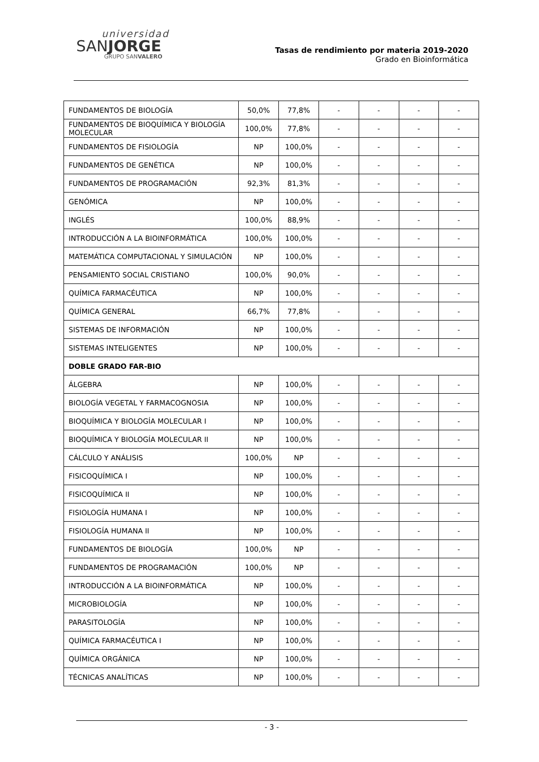universidad
SANJORGE
GRUPO SANVALERO
Tasas de rendimiento por materia 2019-2020
Grado en Bioinformática
| FUNDAMENTOS DE BIOLOGÍA | 50,0% | 77,8% | - | - | - | - |
| FUNDAMENTOS DE BIOQUÍMICA Y BIOLOGÍA MOLECULAR | 100,0% | 77,8% | - | - | - | - |
| FUNDAMENTOS DE FISIOLOGÍA | NP | 100,0% | - | - | - | - |
| FUNDAMENTOS DE GENÉTICA | NP | 100,0% | - | - | - | - |
| FUNDAMENTOS DE PROGRAMACIÓN | 92,3% | 81,3% | - | - | - | - |
| GENÓMICA | NP | 100,0% | - | - | - | - |
| INGLÉS | 100,0% | 88,9% | - | - | - | - |
| INTRODUCCIÓN A LA BIOINFORMÁTICA | 100,0% | 100,0% | - | - | - | - |
| MATEMÁTICA COMPUTACIONAL Y SIMULACIÓN | NP | 100,0% | - | - | - | - |
| PENSAMIENTO SOCIAL CRISTIANO | 100,0% | 90,0% | - | - | - | - |
| QUÍMICA FARMACÉUTICA | NP | 100,0% | - | - | - | - |
| QUÍMICA GENERAL | 66,7% | 77,8% | - | - | - | - |
| SISTEMAS DE INFORMACIÓN | NP | 100,0% | - | - | - | - |
| SISTEMAS INTELIGENTES | NP | 100,0% | - | - | - | - |
| DOBLE GRADO FAR-BIO | | | | | | |
| ÁLGEBRA | NP | 100,0% | - | - | - | - |
| BIOLOGÍA VEGETAL Y FARMACOGNOSIA | NP | 100,0% | - | - | - | - |
| BIOQUÍMICA Y BIOLOGÍA MOLECULAR I | NP | 100,0% | - | - | - | - |
| BIOQUÍMICA Y BIOLOGÍA MOLECULAR II | NP | 100,0% | - | - | - | - |
| CÁLCULO Y ANÁLISIS | 100,0% | NP | - | - | - | - |
| FISICOQUÍMICA I | NP | 100,0% | - | - | - | - |
| FISICOQUÍMICA II | NP | 100,0% | - | - | - | - |
| FISIOLOGÍA HUMANA I | NP | 100,0% | - | - | - | - |
| FISIOLOGÍA HUMANA II | NP | 100,0% | - | - | - | - |
| FUNDAMENTOS DE BIOLOGÍA | 100,0% | NP | - | - | - | - |
| FUNDAMENTOS DE PROGRAMACIÓN | 100,0% | NP | - | - | - | - |
| INTRODUCCIÓN A LA BIOINFORMÁTICA | NP | 100,0% | - | - | - | - |
| MICROBIOLOGÍA | NP | 100,0% | - | - | - | - |
| PARASITOLOGÍA | NP | 100,0% | - | - | - | - |
| QUÍMICA FARMACÉUTICA I | NP | 100,0% | - | - | - | - |
| QUÍMICA ORGÁNICA | NP | 100,0% | - | - | - | - |
| TÉCNICAS ANALÍTICAS | NP | 100,0% | - | - | - | - |
- 3 -